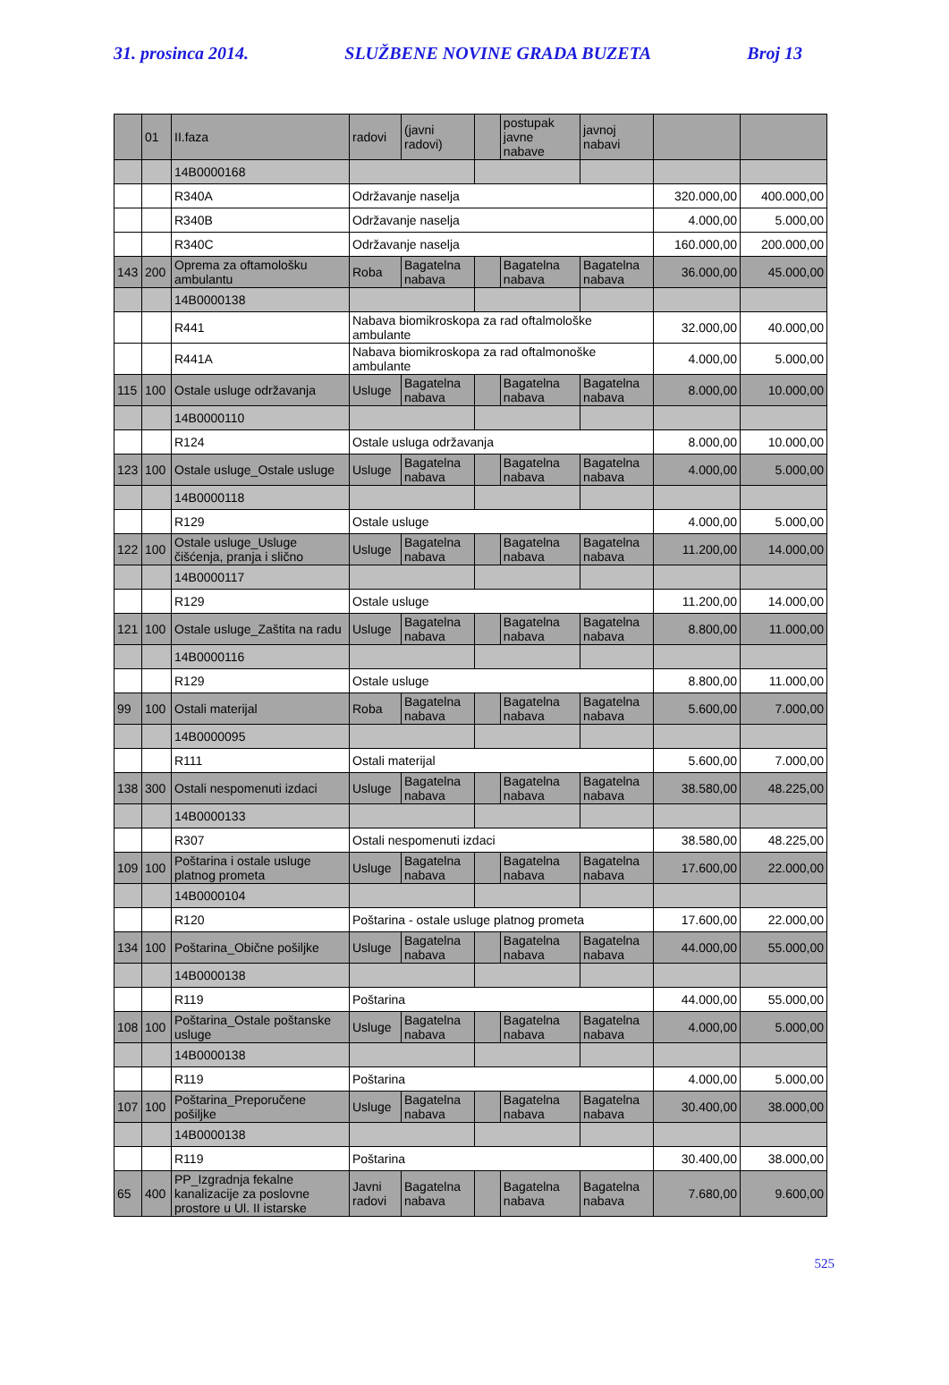31. prosinca 2014. SLUŽBENE NOVINE GRADA BUZETA Broj 13
| | 01 | II.faza | radovi | (javni radovi) | | postupak javne nabave | javnoj nabavi | | |
| | | 14B0000168 | | | | | | | |
| | | R340A | Održavanje naselja | | | | | 320.000,00 | 400.000,00 |
| | | R340B | Održavanje naselja | | | | | 4.000,00 | 5.000,00 |
| | | R340C | Održavanje naselja | | | | | 160.000,00 | 200.000,00 |
| 143 | 200 | Oprema za oftamološku ambulantu | Roba | Bagatelna nabava | | Bagatelna nabava | Bagatelna nabava | 36.000,00 | 45.000,00 |
| | | 14B0000138 | | | | | | | |
| | | R441 | Nabava biomikroskopa za rad oftalmološke ambulante | | | | | 32.000,00 | 40.000,00 |
| | | R441A | Nabava biomikroskopa za rad oftalmonoške ambulante | | | | | 4.000,00 | 5.000,00 |
| 115 | 100 | Ostale usluge održavanja | Usluge | Bagatelna nabava | | Bagatelna nabava | Bagatelna nabava | 8.000,00 | 10.000,00 |
| | | 14B0000110 | | | | | | | |
| | | R124 | Ostale usluga održavanja | | | | | 8.000,00 | 10.000,00 |
| 123 | 100 | Ostale usluge_Ostale usluge | Usluge | Bagatelna nabava | | Bagatelna nabava | Bagatelna nabava | 4.000,00 | 5.000,00 |
| | | 14B0000118 | | | | | | | |
| | | R129 | Ostale usluge | | | | | 4.000,00 | 5.000,00 |
| 122 | 100 | Ostale usluge_Usluge čišćenja, pranja i slično | Usluge | Bagatelna nabava | | Bagatelna nabava | Bagatelna nabava | 11.200,00 | 14.000,00 |
| | | 14B0000117 | | | | | | | |
| | | R129 | Ostale usluge | | | | | 11.200,00 | 14.000,00 |
| 121 | 100 | Ostale usluge_Zaštita na radu | Usluge | Bagatelna nabava | | Bagatelna nabava | Bagatelna nabava | 8.800,00 | 11.000,00 |
| | | 14B0000116 | | | | | | | |
| | | R129 | Ostale usluge | | | | | 8.800,00 | 11.000,00 |
| 99 | 100 | Ostali materijal | Roba | Bagatelna nabava | | Bagatelna nabava | Bagatelna nabava | 5.600,00 | 7.000,00 |
| | | 14B0000095 | | | | | | | |
| | | R111 | Ostali materijal | | | | | 5.600,00 | 7.000,00 |
| 138 | 300 | Ostali nespomenuti izdaci | Usluge | Bagatelna nabava | | Bagatelna nabava | Bagatelna nabava | 38.580,00 | 48.225,00 |
| | | 14B0000133 | | | | | | | |
| | | R307 | Ostali nespomenuti izdaci | | | | | 38.580,00 | 48.225,00 |
| 109 | 100 | Poštarina i ostale usluge platnog prometa | Usluge | Bagatelna nabava | | Bagatelna nabava | Bagatelna nabava | 17.600,00 | 22.000,00 |
| | | 14B0000104 | | | | | | | |
| | | R120 | Poštarina - ostale usluge platnog prometa | | | | | 17.600,00 | 22.000,00 |
| 134 | 100 | Poštarina_Obične pošiljke | Usluge | Bagatelna nabava | | Bagatelna nabava | Bagatelna nabava | 44.000,00 | 55.000,00 |
| | | 14B0000138 | | | | | | | |
| | | R119 | Poštarina | | | | | 44.000,00 | 55.000,00 |
| 108 | 100 | Poštarina_Ostale poštanske usluge | Usluge | Bagatelna nabava | | Bagatelna nabava | Bagatelna nabava | 4.000,00 | 5.000,00 |
| | | 14B0000138 | | | | | | | |
| | | R119 | Poštarina | | | | | 4.000,00 | 5.000,00 |
| 107 | 100 | Poštarina_Preporučene pošiljke | Usluge | Bagatelna nabava | | Bagatelna nabava | Bagatelna nabava | 30.400,00 | 38.000,00 |
| | | 14B0000138 | | | | | | | |
| | | R119 | Poštarina | | | | | 30.400,00 | 38.000,00 |
| 65 | 400 | PP_Izgradnja fekalne kanalizacije za poslovne prostore u Ul. II istarske | Javni radovi | Bagatelna nabava | | Bagatelna nabava | Bagatelna nabava | 7.680,00 | 9.600,00 |
525